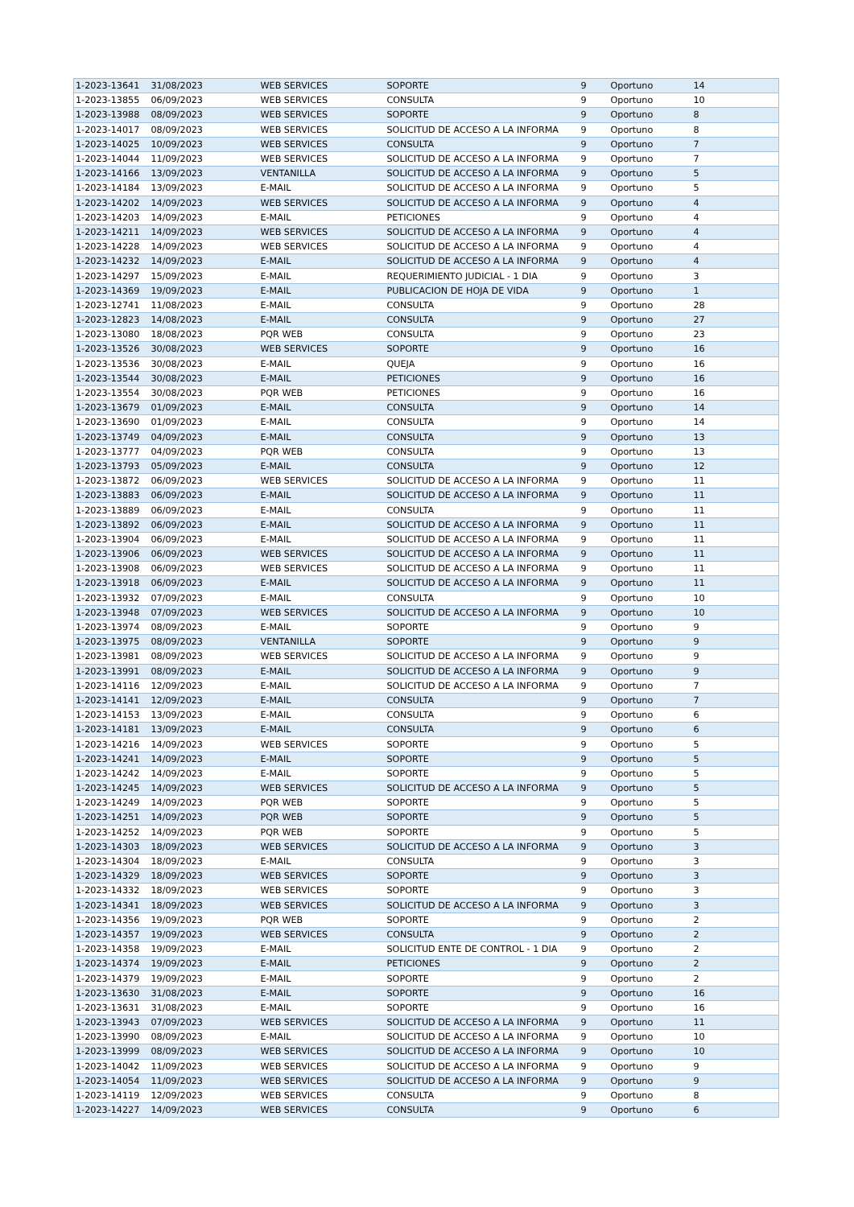| 1-2023-13641 | 31/08/2023 | WEB SERVICES | SOPORTE | 9 | Oportuno | 14 |
| 1-2023-13855 | 06/09/2023 | WEB SERVICES | CONSULTA | 9 | Oportuno | 10 |
| 1-2023-13988 | 08/09/2023 | WEB SERVICES | SOPORTE | 9 | Oportuno | 8 |
| 1-2023-14017 | 08/09/2023 | WEB SERVICES | SOLICITUD DE ACCESO A LA INFORMA | 9 | Oportuno | 8 |
| 1-2023-14025 | 10/09/2023 | WEB SERVICES | CONSULTA | 9 | Oportuno | 7 |
| 1-2023-14044 | 11/09/2023 | WEB SERVICES | SOLICITUD DE ACCESO A LA INFORMA | 9 | Oportuno | 7 |
| 1-2023-14166 | 13/09/2023 | VENTANILLA | SOLICITUD DE ACCESO A LA INFORMA | 9 | Oportuno | 5 |
| 1-2023-14184 | 13/09/2023 | E-MAIL | SOLICITUD DE ACCESO A LA INFORMA | 9 | Oportuno | 5 |
| 1-2023-14202 | 14/09/2023 | WEB SERVICES | SOLICITUD DE ACCESO A LA INFORMA | 9 | Oportuno | 4 |
| 1-2023-14203 | 14/09/2023 | E-MAIL | PETICIONES | 9 | Oportuno | 4 |
| 1-2023-14211 | 14/09/2023 | WEB SERVICES | SOLICITUD DE ACCESO A LA INFORMA | 9 | Oportuno | 4 |
| 1-2023-14228 | 14/09/2023 | WEB SERVICES | SOLICITUD DE ACCESO A LA INFORMA | 9 | Oportuno | 4 |
| 1-2023-14232 | 14/09/2023 | E-MAIL | SOLICITUD DE ACCESO A LA INFORMA | 9 | Oportuno | 4 |
| 1-2023-14297 | 15/09/2023 | E-MAIL | REQUERIMIENTO JUDICIAL - 1 DIA | 9 | Oportuno | 3 |
| 1-2023-14369 | 19/09/2023 | E-MAIL | PUBLICACION DE HOJA DE VIDA | 9 | Oportuno | 1 |
| 1-2023-12741 | 11/08/2023 | E-MAIL | CONSULTA | 9 | Oportuno | 28 |
| 1-2023-12823 | 14/08/2023 | E-MAIL | CONSULTA | 9 | Oportuno | 27 |
| 1-2023-13080 | 18/08/2023 | PQR WEB | CONSULTA | 9 | Oportuno | 23 |
| 1-2023-13526 | 30/08/2023 | WEB SERVICES | SOPORTE | 9 | Oportuno | 16 |
| 1-2023-13536 | 30/08/2023 | E-MAIL | QUEJA | 9 | Oportuno | 16 |
| 1-2023-13544 | 30/08/2023 | E-MAIL | PETICIONES | 9 | Oportuno | 16 |
| 1-2023-13554 | 30/08/2023 | PQR WEB | PETICIONES | 9 | Oportuno | 16 |
| 1-2023-13679 | 01/09/2023 | E-MAIL | CONSULTA | 9 | Oportuno | 14 |
| 1-2023-13690 | 01/09/2023 | E-MAIL | CONSULTA | 9 | Oportuno | 14 |
| 1-2023-13749 | 04/09/2023 | E-MAIL | CONSULTA | 9 | Oportuno | 13 |
| 1-2023-13777 | 04/09/2023 | PQR WEB | CONSULTA | 9 | Oportuno | 13 |
| 1-2023-13793 | 05/09/2023 | E-MAIL | CONSULTA | 9 | Oportuno | 12 |
| 1-2023-13872 | 06/09/2023 | WEB SERVICES | SOLICITUD DE ACCESO A LA INFORMA | 9 | Oportuno | 11 |
| 1-2023-13883 | 06/09/2023 | E-MAIL | SOLICITUD DE ACCESO A LA INFORMA | 9 | Oportuno | 11 |
| 1-2023-13889 | 06/09/2023 | E-MAIL | CONSULTA | 9 | Oportuno | 11 |
| 1-2023-13892 | 06/09/2023 | E-MAIL | SOLICITUD DE ACCESO A LA INFORMA | 9 | Oportuno | 11 |
| 1-2023-13904 | 06/09/2023 | E-MAIL | SOLICITUD DE ACCESO A LA INFORMA | 9 | Oportuno | 11 |
| 1-2023-13906 | 06/09/2023 | WEB SERVICES | SOLICITUD DE ACCESO A LA INFORMA | 9 | Oportuno | 11 |
| 1-2023-13908 | 06/09/2023 | WEB SERVICES | SOLICITUD DE ACCESO A LA INFORMA | 9 | Oportuno | 11 |
| 1-2023-13918 | 06/09/2023 | E-MAIL | SOLICITUD DE ACCESO A LA INFORMA | 9 | Oportuno | 11 |
| 1-2023-13932 | 07/09/2023 | E-MAIL | CONSULTA | 9 | Oportuno | 10 |
| 1-2023-13948 | 07/09/2023 | WEB SERVICES | SOLICITUD DE ACCESO A LA INFORMA | 9 | Oportuno | 10 |
| 1-2023-13974 | 08/09/2023 | E-MAIL | SOPORTE | 9 | Oportuno | 9 |
| 1-2023-13975 | 08/09/2023 | VENTANILLA | SOPORTE | 9 | Oportuno | 9 |
| 1-2023-13981 | 08/09/2023 | WEB SERVICES | SOLICITUD DE ACCESO A LA INFORMA | 9 | Oportuno | 9 |
| 1-2023-13991 | 08/09/2023 | E-MAIL | SOLICITUD DE ACCESO A LA INFORMA | 9 | Oportuno | 9 |
| 1-2023-14116 | 12/09/2023 | E-MAIL | SOLICITUD DE ACCESO A LA INFORMA | 9 | Oportuno | 7 |
| 1-2023-14141 | 12/09/2023 | E-MAIL | CONSULTA | 9 | Oportuno | 7 |
| 1-2023-14153 | 13/09/2023 | E-MAIL | CONSULTA | 9 | Oportuno | 6 |
| 1-2023-14181 | 13/09/2023 | E-MAIL | CONSULTA | 9 | Oportuno | 6 |
| 1-2023-14216 | 14/09/2023 | WEB SERVICES | SOPORTE | 9 | Oportuno | 5 |
| 1-2023-14241 | 14/09/2023 | E-MAIL | SOPORTE | 9 | Oportuno | 5 |
| 1-2023-14242 | 14/09/2023 | E-MAIL | SOPORTE | 9 | Oportuno | 5 |
| 1-2023-14245 | 14/09/2023 | WEB SERVICES | SOLICITUD DE ACCESO A LA INFORMA | 9 | Oportuno | 5 |
| 1-2023-14249 | 14/09/2023 | PQR WEB | SOPORTE | 9 | Oportuno | 5 |
| 1-2023-14251 | 14/09/2023 | PQR WEB | SOPORTE | 9 | Oportuno | 5 |
| 1-2023-14252 | 14/09/2023 | PQR WEB | SOPORTE | 9 | Oportuno | 5 |
| 1-2023-14303 | 18/09/2023 | WEB SERVICES | SOLICITUD DE ACCESO A LA INFORMA | 9 | Oportuno | 3 |
| 1-2023-14304 | 18/09/2023 | E-MAIL | CONSULTA | 9 | Oportuno | 3 |
| 1-2023-14329 | 18/09/2023 | WEB SERVICES | SOPORTE | 9 | Oportuno | 3 |
| 1-2023-14332 | 18/09/2023 | WEB SERVICES | SOPORTE | 9 | Oportuno | 3 |
| 1-2023-14341 | 18/09/2023 | WEB SERVICES | SOLICITUD DE ACCESO A LA INFORMA | 9 | Oportuno | 3 |
| 1-2023-14356 | 19/09/2023 | PQR WEB | SOPORTE | 9 | Oportuno | 2 |
| 1-2023-14357 | 19/09/2023 | WEB SERVICES | CONSULTA | 9 | Oportuno | 2 |
| 1-2023-14358 | 19/09/2023 | E-MAIL | SOLICITUD ENTE DE CONTROL - 1 DIA | 9 | Oportuno | 2 |
| 1-2023-14374 | 19/09/2023 | E-MAIL | PETICIONES | 9 | Oportuno | 2 |
| 1-2023-14379 | 19/09/2023 | E-MAIL | SOPORTE | 9 | Oportuno | 2 |
| 1-2023-13630 | 31/08/2023 | E-MAIL | SOPORTE | 9 | Oportuno | 16 |
| 1-2023-13631 | 31/08/2023 | E-MAIL | SOPORTE | 9 | Oportuno | 16 |
| 1-2023-13943 | 07/09/2023 | WEB SERVICES | SOLICITUD DE ACCESO A LA INFORMA | 9 | Oportuno | 11 |
| 1-2023-13990 | 08/09/2023 | E-MAIL | SOLICITUD DE ACCESO A LA INFORMA | 9 | Oportuno | 10 |
| 1-2023-13999 | 08/09/2023 | WEB SERVICES | SOLICITUD DE ACCESO A LA INFORMA | 9 | Oportuno | 10 |
| 1-2023-14042 | 11/09/2023 | WEB SERVICES | SOLICITUD DE ACCESO A LA INFORMA | 9 | Oportuno | 9 |
| 1-2023-14054 | 11/09/2023 | WEB SERVICES | SOLICITUD DE ACCESO A LA INFORMA | 9 | Oportuno | 9 |
| 1-2023-14119 | 12/09/2023 | WEB SERVICES | CONSULTA | 9 | Oportuno | 8 |
| 1-2023-14227 | 14/09/2023 | WEB SERVICES | CONSULTA | 9 | Oportuno | 6 |